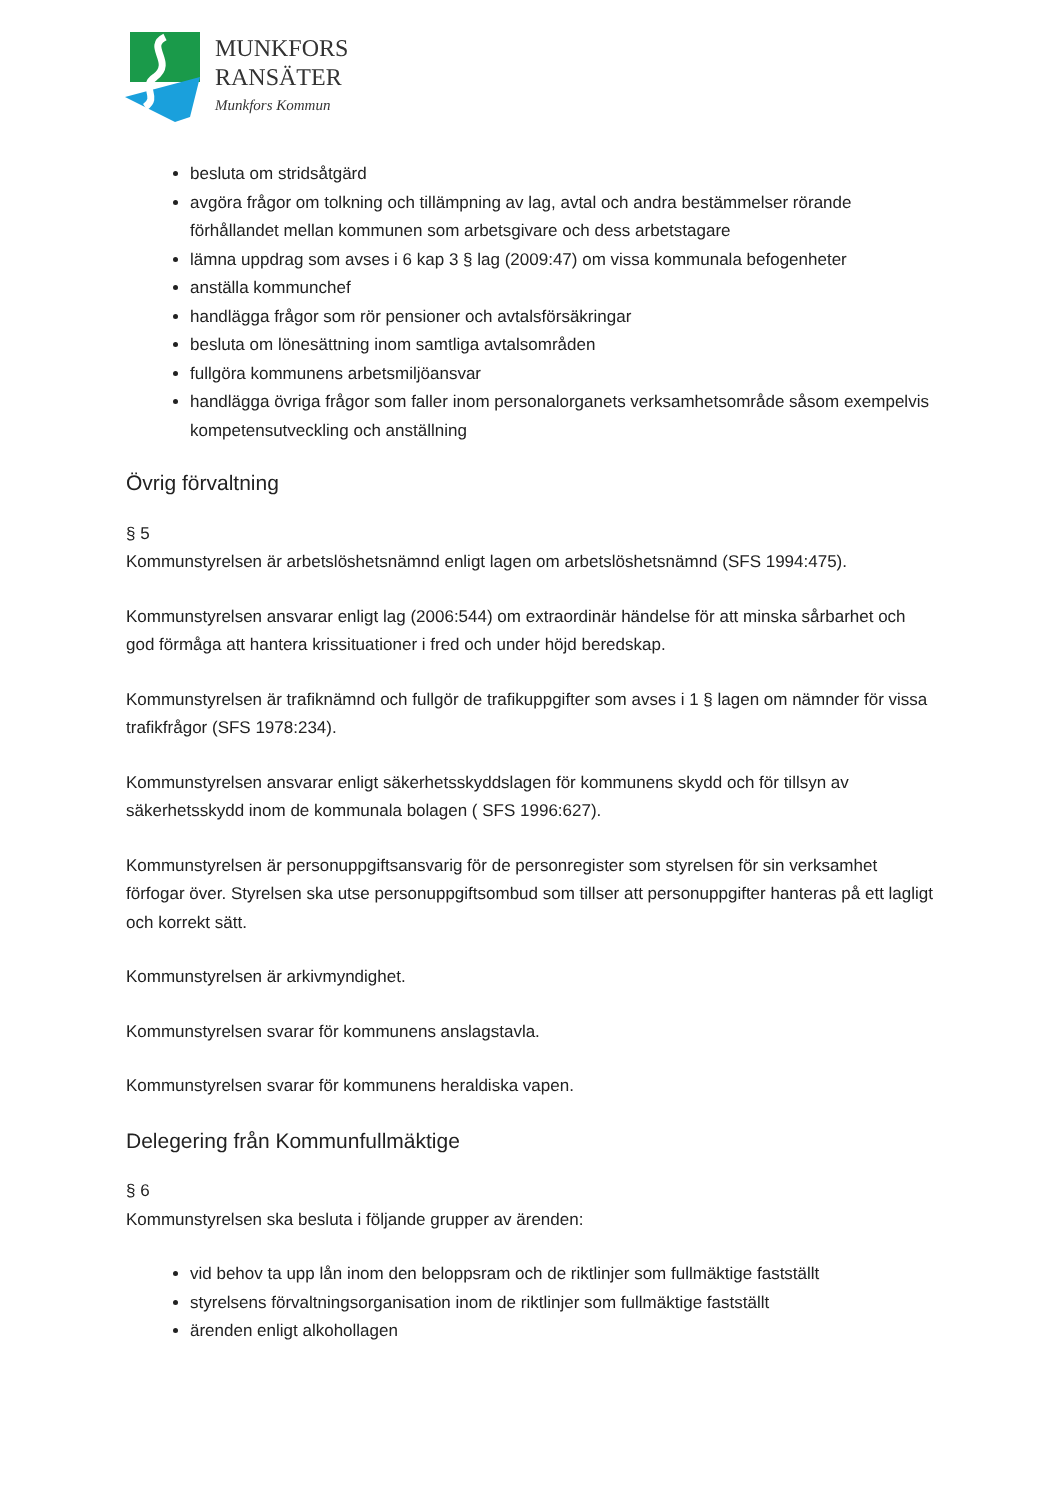MUNKFORS
RANSÄTER
Munkfors Kommun
besluta om stridsåtgärd
avgöra frågor om tolkning och tillämpning av lag, avtal och andra bestämmelser rörande förhållandet mellan kommunen som arbetsgivare och dess arbetstagare
lämna uppdrag som avses i 6 kap 3 § lag (2009:47) om vissa kommunala befogenheter
anställa kommunchef
handlägga frågor som rör pensioner och avtalsförsäkringar
besluta om lönesättning inom samtliga avtalsområden
fullgöra kommunens arbetsmiljöansvar
handlägga övriga frågor som faller inom personalorganets verksamhetsområde såsom exempelvis kompetensutveckling och anställning
Övrig förvaltning
§ 5
Kommunstyrelsen är arbetslöshetsnämnd enligt lagen om arbetslöshetsnämnd (SFS 1994:475).
Kommunstyrelsen ansvarar enligt lag (2006:544) om extraordinär händelse för att minska sårbarhet och god förmåga att hantera krissituationer i fred och under höjd beredskap.
Kommunstyrelsen är trafiknämnd och fullgör de trafikuppgifter som avses i 1 § lagen om nämnder för vissa trafikfrågor (SFS 1978:234).
Kommunstyrelsen ansvarar enligt säkerhetsskyddslagen för kommunens skydd och för tillsyn av säkerhetsskydd inom de kommunala bolagen ( SFS 1996:627).
Kommunstyrelsen är personuppgiftsansvarig för de personregister som styrelsen för sin verksamhet förfogar över. Styrelsen ska utse personuppgiftsombud som tillser att personuppgifter hanteras på ett lagligt och korrekt sätt.
Kommunstyrelsen är arkivmyndighet.
Kommunstyrelsen svarar för kommunens anslagstavla.
Kommunstyrelsen svarar för kommunens heraldiska vapen.
Delegering från Kommunfullmäktige
§ 6
Kommunstyrelsen ska besluta i följande grupper av ärenden:
vid behov ta upp lån inom den beloppsram och de riktlinjer som fullmäktige fastställt
styrelsens förvaltningsorganisation inom de riktlinjer som fullmäktige fastställt
ärenden enligt alkohollagen